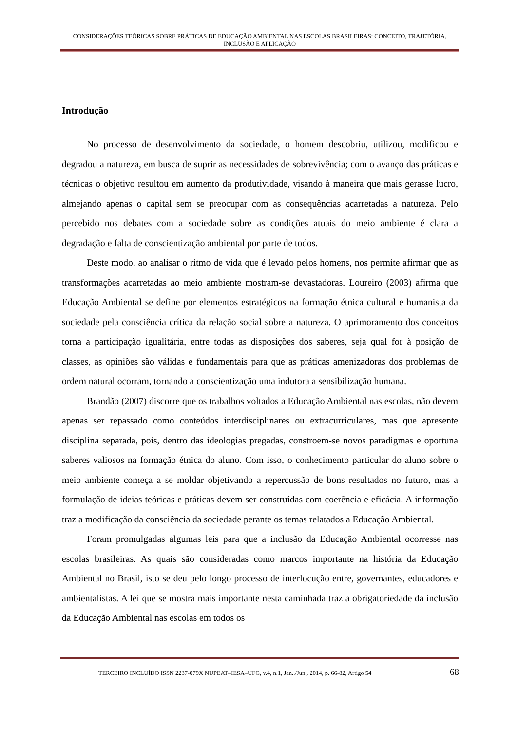CONSIDERAÇÕES TEÓRICAS SOBRE PRÁTICAS DE EDUCAÇÃO AMBIENTAL NAS ESCOLAS BRASILEIRAS: CONCEITO, TRAJETÓRIA, INCLUSÃO E APLICAÇÃO
Introdução
No processo de desenvolvimento da sociedade, o homem descobriu, utilizou, modificou e degradou a natureza, em busca de suprir as necessidades de sobrevivência; com o avanço das práticas e técnicas o objetivo resultou em aumento da produtividade, visando à maneira que mais gerasse lucro, almejando apenas o capital sem se preocupar com as consequências acarretadas a natureza. Pelo percebido nos debates com a sociedade sobre as condições atuais do meio ambiente é clara a degradação e falta de conscientização ambiental por parte de todos.
Deste modo, ao analisar o ritmo de vida que é levado pelos homens, nos permite afirmar que as transformações acarretadas ao meio ambiente mostram-se devastadoras. Loureiro (2003) afirma que Educação Ambiental se define por elementos estratégicos na formação étnica cultural e humanista da sociedade pela consciência crítica da relação social sobre a natureza. O aprimoramento dos conceitos torna a participação igualitária, entre todas as disposições dos saberes, seja qual for à posição de classes, as opiniões são válidas e fundamentais para que as práticas amenizadoras dos problemas de ordem natural ocorram, tornando a conscientização uma indutora a sensibilização humana.
Brandão (2007) discorre que os trabalhos voltados a Educação Ambiental nas escolas, não devem apenas ser repassado como conteúdos interdisciplinares ou extracurriculares, mas que apresente disciplina separada, pois, dentro das ideologias pregadas, constroem-se novos paradigmas e oportuna saberes valiosos na formação étnica do aluno. Com isso, o conhecimento particular do aluno sobre o meio ambiente começa a se moldar objetivando a repercussão de bons resultados no futuro, mas a formulação de ideias teóricas e práticas devem ser construídas com coerência e eficácia. A informação traz a modificação da consciência da sociedade perante os temas relatados a Educação Ambiental.
Foram promulgadas algumas leis para que a inclusão da Educação Ambiental ocorresse nas escolas brasileiras. As quais são consideradas como marcos importante na história da Educação Ambiental no Brasil, isto se deu pelo longo processo de interlocução entre, governantes, educadores e ambientalistas. A lei que se mostra mais importante nesta caminhada traz a obrigatoriedade da inclusão da Educação Ambiental nas escolas em todos os
TERCEIRO INCLUÍDO ISSN 2237-079X NUPEAT–IESA–UFG, v.4, n.1, Jan../Jun., 2014, p. 66-82, Artigo 54 68